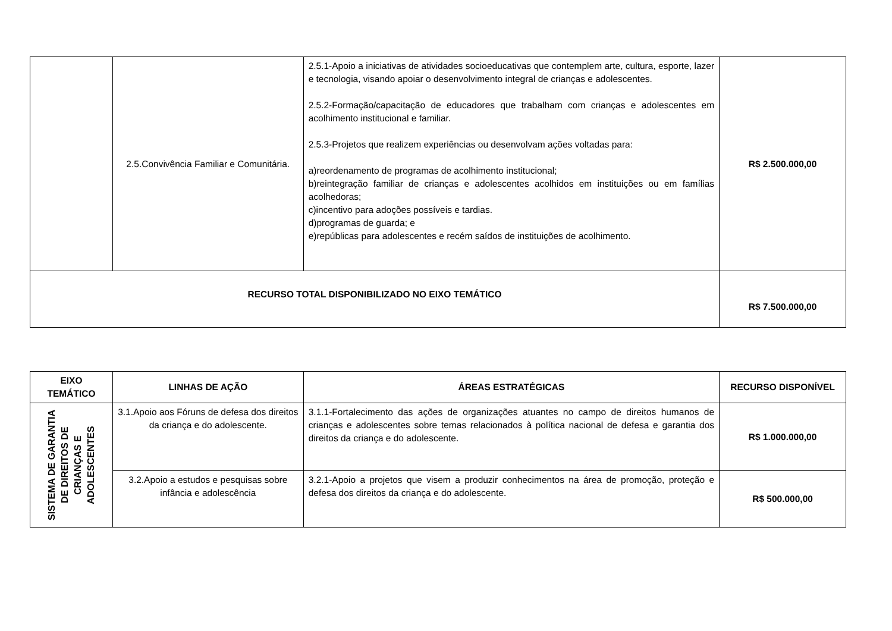| | 2.5.Convivência Familiar e Comunitária. | 2.5.1-Apoio a iniciativas de atividades socioeducativas que contemplem arte, cultura, esporte, lazer e tecnologia, visando apoiar o desenvolvimento integral de crianças e adolescentes. 2.5.2-Formação/capacitação de educadores que trabalham com crianças e adolescentes em acolhimento institucional e familiar. 2.5.3-Projetos que realizem experiências ou desenvolvam ações voltadas para: a)reordenamento de programas de acolhimento institucional; b)reintegração familiar de crianças e adolescentes acolhidos em instituições ou em famílias acolhedoras; c)incentivo para adoções possíveis e tardias. d)programas de guarda; e e)repúblicas para adolescentes e recém saídos de instituições de acolhimento. | R$ 2.500.000,00 |
| RECURSO TOTAL DISPONIBILIZADO NO EIXO TEMÁTICO | | | R$ 7.500.000,00 |
| EIXO TEMÁTICO | LINHAS DE AÇÃO | ÁREAS ESTRATÉGICAS | RECURSO DISPONÍVEL |
| --- | --- | --- | --- |
| SISTEMA DE GARANTIA DE DIREITOS DE CRIANÇAS E ADOLESCENTES | 3.1.Apoio aos Fóruns de defesa dos direitos da criança e do adolescente. | 3.1.1-Fortalecimento das ações de organizações atuantes no campo de direitos humanos de crianças e adolescentes sobre temas relacionados à política nacional de defesa e garantia dos direitos da criança e do adolescente. | R$ 1.000.000,00 |
| | 3.2.Apoio a estudos e pesquisas sobre infância e adolescência | 3.2.1-Apoio a projetos que visem a produzir conhecimentos na área de promoção, proteção e defesa dos direitos da criança e do adolescente. | R$ 500.000,00 |